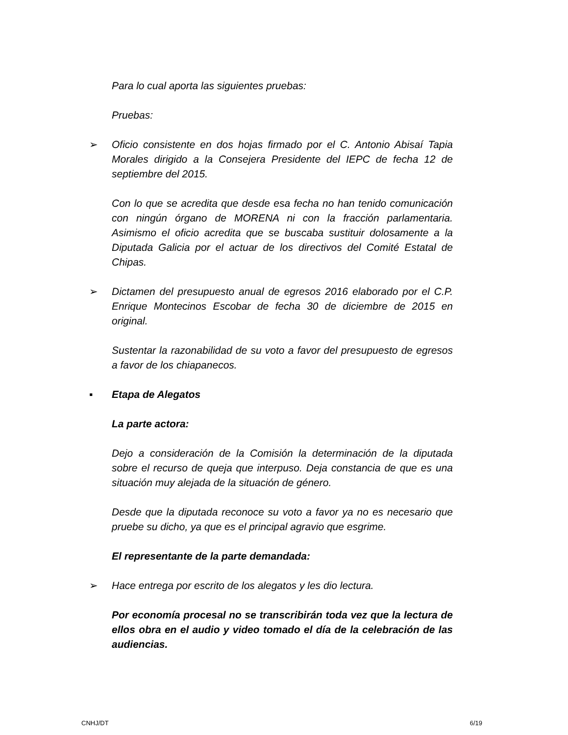Para lo cual aporta las siguientes pruebas:
Pruebas:
➢ Oficio consistente en dos hojas firmado por el C. Antonio Abisaí Tapia Morales dirigido a la Consejera Presidente del IEPC de fecha 12 de septiembre del 2015.
Con lo que se acredita que desde esa fecha no han tenido comunicación con ningún órgano de MORENA ni con la fracción parlamentaria. Asimismo el oficio acredita que se buscaba sustituir dolosamente a la Diputada Galicia por el actuar de los directivos del Comité Estatal de Chipas.
➢ Dictamen del presupuesto anual de egresos 2016 elaborado por el C.P. Enrique Montecinos Escobar de fecha 30 de diciembre de 2015 en original.
Sustentar la razonabilidad de su voto a favor del presupuesto de egresos a favor de los chiapanecos.
▪ Etapa de Alegatos
La parte actora:
Dejo a consideración de la Comisión la determinación de la diputada sobre el recurso de queja que interpuso. Deja constancia de que es una situación muy alejada de la situación de género.
Desde que la diputada reconoce su voto a favor ya no es necesario que pruebe su dicho, ya que es el principal agravio que esgrime.
El representante de la parte demandada:
➢ Hace entrega por escrito de los alegatos y les dio lectura.
Por economía procesal no se transcribirán toda vez que la lectura de ellos obra en el audio y video tomado el día de la celebración de las audiencias.
CNHJ/DT 6/19